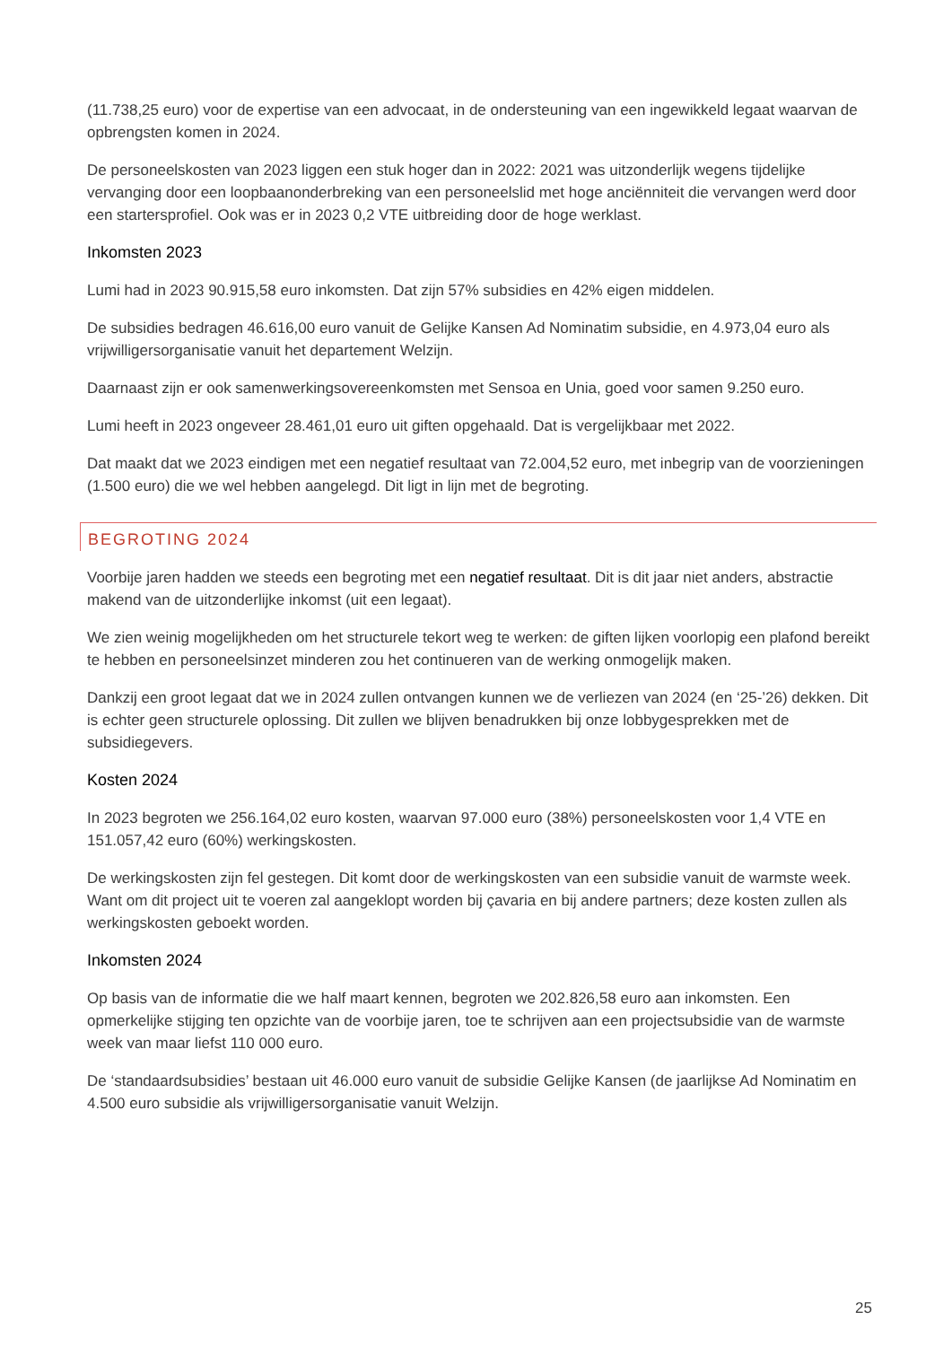(11.738,25 euro) voor de expertise van een advocaat, in de ondersteuning van een ingewikkeld legaat waarvan de opbrengsten komen in 2024.
De personeelskosten van 2023 liggen een stuk hoger dan in 2022: 2021 was uitzonderlijk wegens tijdelijke vervanging door een loopbaanonderbreking van een personeelslid met hoge anciënniteit die vervangen werd door een startersprofiel. Ook was er in 2023 0,2 VTE uitbreiding door de hoge werklast.
Inkomsten 2023
Lumi had in 2023 90.915,58 euro inkomsten. Dat zijn 57% subsidies en 42% eigen middelen.
De subsidies bedragen 46.616,00 euro vanuit de Gelijke Kansen Ad Nominatim subsidie, en 4.973,04 euro als vrijwilligersorganisatie vanuit het departement Welzijn.
Daarnaast zijn er ook samenwerkingsovereenkomsten met Sensoa en Unia, goed voor samen 9.250 euro.
Lumi heeft in 2023 ongeveer 28.461,01 euro uit giften opgehaald. Dat is vergelijkbaar met 2022.
Dat maakt dat we 2023 eindigen met een negatief resultaat van 72.004,52 euro, met inbegrip van de voorzieningen (1.500 euro) die we wel hebben aangelegd. Dit ligt in lijn met de begroting.
BEGROTING 2024
Voorbije jaren hadden we steeds een begroting met een negatief resultaat. Dit is dit jaar niet anders, abstractie makend van de uitzonderlijke inkomst (uit een legaat).
We zien weinig mogelijkheden om het structurele tekort weg te werken: de giften lijken voorlopig een plafond bereikt te hebben en personeelsinzet minderen zou het continueren van de werking onmogelijk maken.
Dankzij een groot legaat dat we in 2024 zullen ontvangen kunnen we de verliezen van 2024 (en ‘25-’26) dekken. Dit is echter geen structurele oplossing. Dit zullen we blijven benadrukken bij onze lobbygesprekken met de subsidiegevers.
Kosten 2024
In 2023 begroten we 256.164,02 euro kosten, waarvan 97.000 euro (38%) personeelskosten voor 1,4 VTE en 151.057,42 euro (60%) werkingskosten.
De werkingskosten zijn fel gestegen. Dit komt door de werkingskosten van een subsidie vanuit de warmste week. Want om dit project uit te voeren zal aangeklopt worden bij çavaria en bij andere partners; deze kosten zullen als werkingskosten geboekt worden.
Inkomsten 2024
Op basis van de informatie die we half maart kennen, begroten we 202.826,58 euro aan inkomsten. Een opmerkelijke stijging ten opzichte van de voorbije jaren, toe te schrijven aan een projectsubsidie van de warmste week van maar liefst 110 000 euro.
De ‘standaardsubsidies’ bestaan uit 46.000 euro vanuit de subsidie Gelijke Kansen (de jaarlijkse Ad Nominatim en 4.500 euro subsidie als vrijwilligersorganisatie vanuit Welzijn.
25